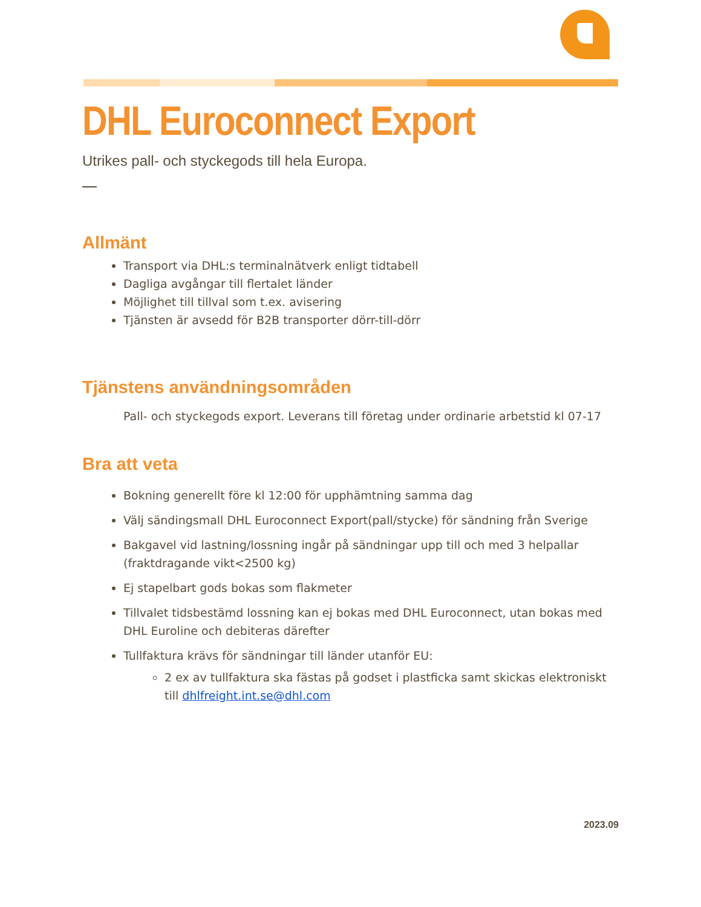DHL Euroconnect Export
Utrikes pall- och styckegods till hela Europa.
Allmänt
Transport via DHL:s terminalnätverk enligt tidtabell
Dagliga avgångar till flertalet länder
Möjlighet till tillval som t.ex. avisering
Tjänsten är avsedd för B2B transporter dörr-till-dörr
Tjänstens användningsområden
Pall- och styckegods export. Leverans till företag under ordinarie arbetstid kl 07-17
Bra att veta
Bokning generellt före kl 12:00 för upphämtning samma dag
Välj sändingsmall DHL Euroconnect Export(pall/stycke) för sändning från Sverige
Bakgavel vid lastning/lossning ingår på sändningar upp till och med 3 helpallar (fraktdragande vikt<2500 kg)
Ej stapelbart gods bokas som flakmeter
Tillvalet tidsbestämd lossning kan ej bokas med DHL Euroconnect, utan bokas med DHL Euroline och debiteras därefter
Tullfaktura krävs för sändningar till länder utanför EU:
2 ex av tullfaktura ska fästas på godset i plastficka samt skickas elektroniskt till dhlfreight.int.se@dhl.com
2023.09